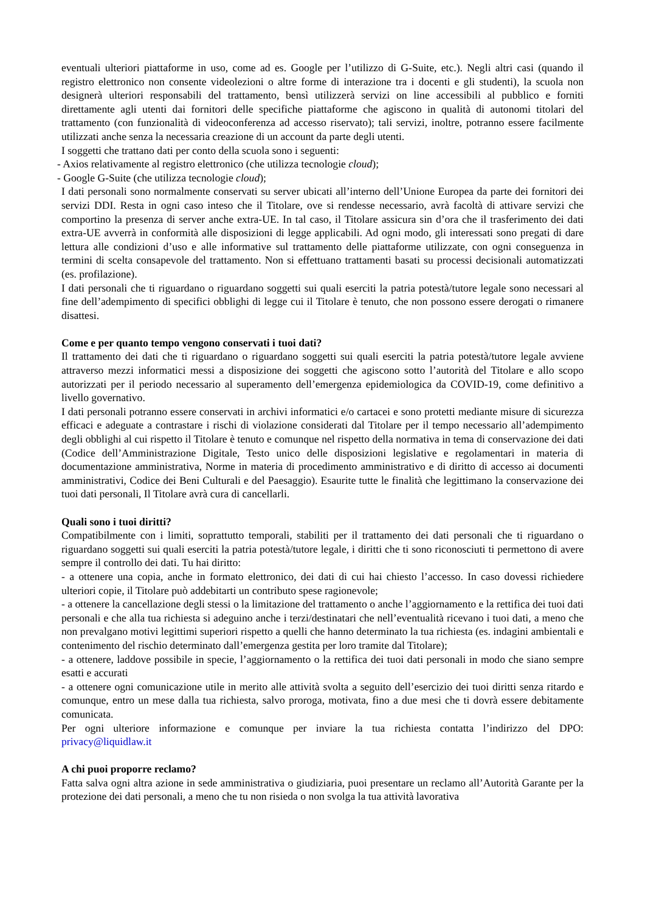eventuali ulteriori piattaforme in uso, come ad es. Google per l’utilizzo di G-Suite, etc.). Negli altri casi (quando il registro elettronico non consente videolezioni o altre forme di interazione tra i docenti e gli studenti), la scuola non designerà ulteriori responsabili del trattamento, bensì utilizzerà servizi on line accessibili al pubblico e forniti direttamente agli utenti dai fornitori delle specifiche piattaforme che agiscono in qualità di autonomi titolari del trattamento (con funzionalità di videoconferenza ad accesso riservato); tali servizi, inoltre, potranno essere facilmente utilizzati anche senza la necessaria creazione di un account da parte degli utenti.
I soggetti che trattano dati per conto della scuola sono i seguenti:
- Axios relativamente al registro elettronico (che utilizza tecnologie cloud);
- Google G-Suite (che utilizza tecnologie cloud);
I dati personali sono normalmente conservati su server ubicati all’interno dell’Unione Europea da parte dei fornitori dei servizi DDI. Resta in ogni caso inteso che il Titolare, ove si rendesse necessario, avrà facoltà di attivare servizi che comportino la presenza di server anche extra-UE. In tal caso, il Titolare assicura sin d’ora che il trasferimento dei dati extra-UE avverrà in conformità alle disposizioni di legge applicabili. Ad ogni modo, gli interessati sono pregati di dare lettura alle condizioni d’uso e alle informative sul trattamento delle piattaforme utilizzate, con ogni conseguenza in termini di scelta consapevole del trattamento. Non si effettuano trattamenti basati su processi decisionali automatizzati (es. profilazione).
I dati personali che ti riguardano o riguardano soggetti sui quali eserciti la patria potestà/tutore legale sono necessari al fine dell’adempimento di specifici obblighi di legge cui il Titolare è tenuto, che non possono essere derogati o rimanere disattesi.
Come e per quanto tempo vengono conservati i tuoi dati?
Il trattamento dei dati che ti riguardano o riguardano soggetti sui quali eserciti la patria potestà/tutore legale avviene attraverso mezzi informatici messi a disposizione dei soggetti che agiscono sotto l’autorità del Titolare e allo scopo autorizzati per il periodo necessario al superamento dell’emergenza epidemiologica da COVID-19, come definitivo a livello governativo.
I dati personali potranno essere conservati in archivi informatici e/o cartacei e sono protetti mediante misure di sicurezza efficaci e adeguate a contrastare i rischi di violazione considerati dal Titolare per il tempo necessario all’adempimento degli obblighi al cui rispetto il Titolare è tenuto e comunque nel rispetto della normativa in tema di conservazione dei dati (Codice dell’Amministrazione Digitale, Testo unico delle disposizioni legislative e regolamentari in materia di documentazione amministrativa, Norme in materia di procedimento amministrativo e di diritto di accesso ai documenti amministrativi, Codice dei Beni Culturali e del Paesaggio). Esaurite tutte le finalità che legittimano la conservazione dei tuoi dati personali, Il Titolare avrà cura di cancellarli.
Quali sono i tuoi diritti?
Compatibilmente con i limiti, soprattutto temporali, stabiliti per il trattamento dei dati personali che ti riguardano o riguardano soggetti sui quali eserciti la patria potestà/tutore legale, i diritti che ti sono riconosciuti ti permettono di avere sempre il controllo dei dati. Tu hai diritto:
- a ottenere una copia, anche in formato elettronico, dei dati di cui hai chiesto l’accesso. In caso dovessi richiedere ulteriori copie, il Titolare può addebitarti un contributo spese ragionevole;
- a ottenere la cancellazione degli stessi o la limitazione del trattamento o anche l’aggiornamento e la rettifica dei tuoi dati personali e che alla tua richiesta si adeguino anche i terzi/destinatari che nell’eventualità ricevano i tuoi dati, a meno che non prevalgano motivi legittimi superiori rispetto a quelli che hanno determinato la tua richiesta (es. indagini ambientali e contenimento del rischio determinato dall’emergenza gestita per loro tramite dal Titolare);
- a ottenere, laddove possibile in specie, l’aggiornamento o la rettifica dei tuoi dati personali in modo che siano sempre esatti e accurati
- a ottenere ogni comunicazione utile in merito alle attività svolta a seguito dell’esercizio dei tuoi diritti senza ritardo e comunque, entro un mese dalla tua richiesta, salvo proroga, motivata, fino a due mesi che ti dovrà essere debitamente comunicata.
Per ogni ulteriore informazione e comunque per inviare la tua richiesta contatta l’indirizzo del DPO: privacy@liquidlaw.it
A chi puoi proporre reclamo?
Fatta salva ogni altra azione in sede amministrativa o giudiziaria, puoi presentare un reclamo all’Autorità Garante per la protezione dei dati personali, a meno che tu non risieda o non svolga la tua attività lavorativa